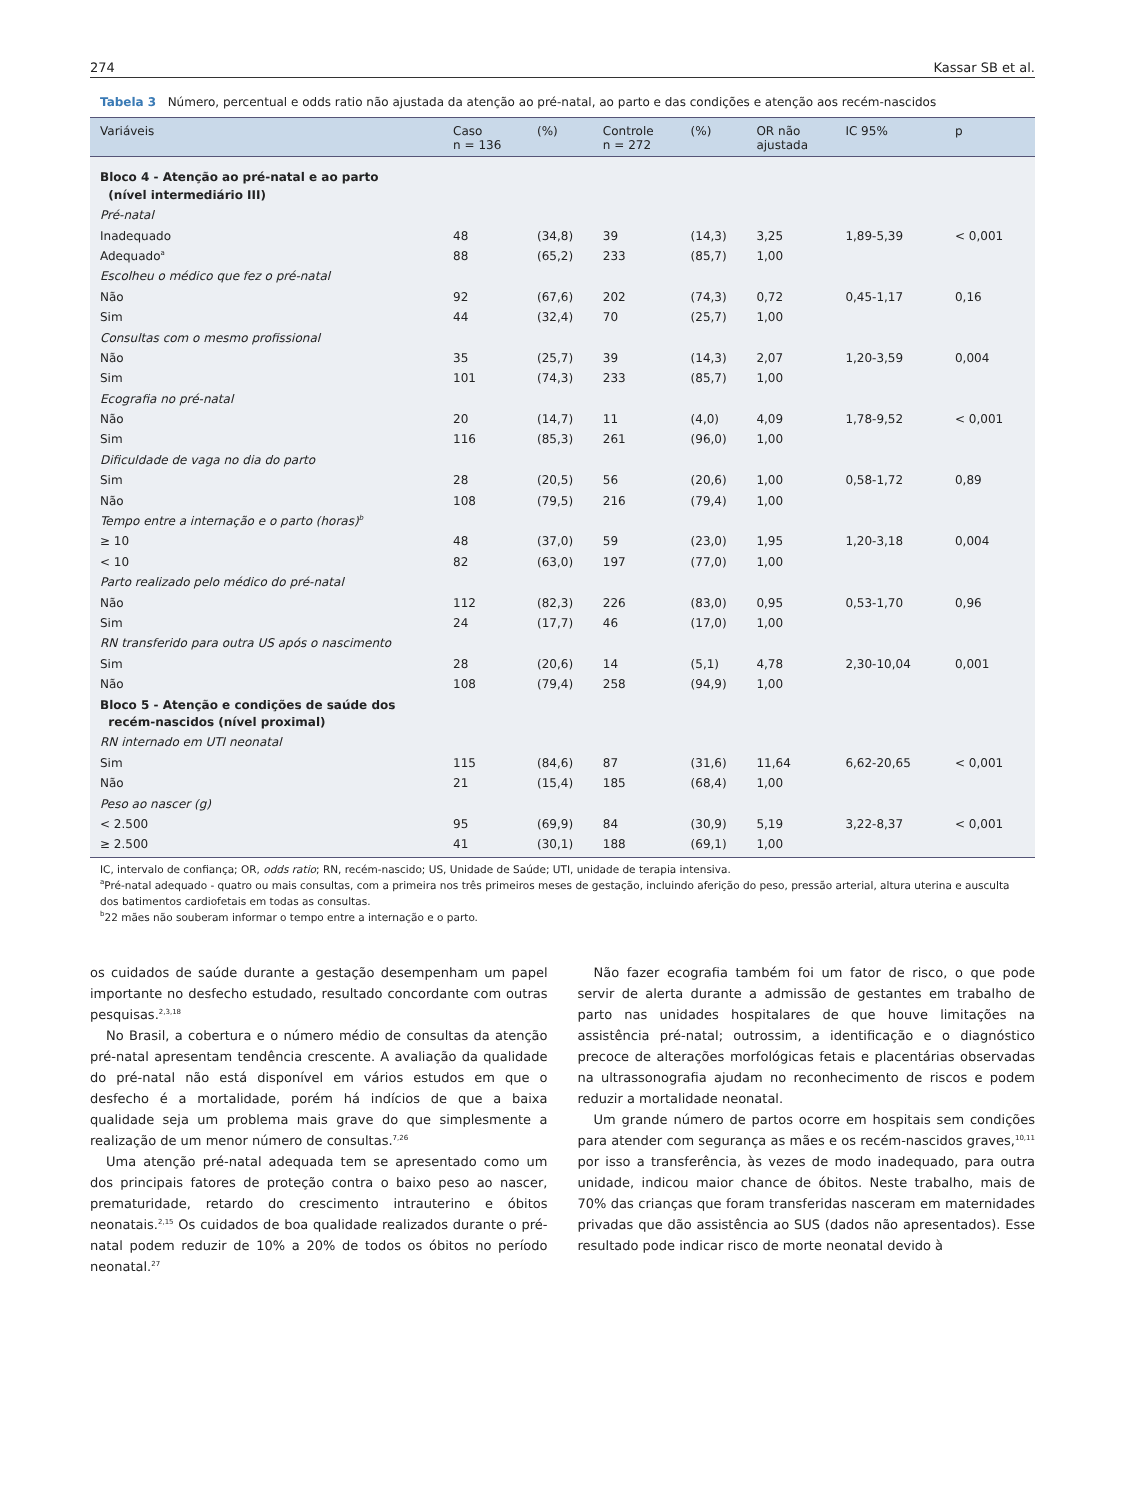274 Kassar SB et al.
Tabela 3 Número, percentual e odds ratio não ajustada da atenção ao pré-natal, ao parto e das condições e atenção aos recém-nascidos
| Variáveis | Caso n = 136 | (%) | Controle n = 272 | (%) | OR não ajustada | IC 95% | p |
| --- | --- | --- | --- | --- | --- | --- | --- |
| Bloco 4 - Atenção ao pré-natal e ao parto (nível intermediário III) | | | | | | | |
| Pré-natal | | | | | | | |
| Inadequado | 48 | (34,8) | 39 | (14,3) | 3,25 | 1,89-5,39 | < 0,001 |
| Adequado<sup>a</sup> | 88 | (65,2) | 233 | (85,7) | 1,00 | | |
| Escolheu o médico que fez o pré-natal | | | | | | | |
| Não | 92 | (67,6) | 202 | (74,3) | 0,72 | 0,45-1,17 | 0,16 |
| Sim | 44 | (32,4) | 70 | (25,7) | 1,00 | | |
| Consultas com o mesmo profissional | | | | | | | |
| Não | 35 | (25,7) | 39 | (14,3) | 2,07 | 1,20-3,59 | 0,004 |
| Sim | 101 | (74,3) | 233 | (85,7) | 1,00 | | |
| Ecografia no pré-natal | | | | | | | |
| Não | 20 | (14,7) | 11 | (4,0) | 4,09 | 1,78-9,52 | < 0,001 |
| Sim | 116 | (85,3) | 261 | (96,0) | 1,00 | | |
| Dificuldade de vaga no dia do parto | | | | | | | |
| Sim | 28 | (20,5) | 56 | (20,6) | 1,00 | 0,58-1,72 | 0,89 |
| Não | 108 | (79,5) | 216 | (79,4) | 1,00 | | |
| Tempo entre a internação e o parto (horas)<sup>b</sup> | | | | | | | |
| ≥ 10 | 48 | (37,0) | 59 | (23,0) | 1,95 | 1,20-3,18 | 0,004 |
| < 10 | 82 | (63,0) | 197 | (77,0) | 1,00 | | |
| Parto realizado pelo médico do pré-natal | | | | | | | |
| Não | 112 | (82,3) | 226 | (83,0) | 0,95 | 0,53-1,70 | 0,96 |
| Sim | 24 | (17,7) | 46 | (17,0) | 1,00 | | |
| RN transferido para outra US após o nascimento | | | | | | | |
| Sim | 28 | (20,6) | 14 | (5,1) | 4,78 | 2,30-10,04 | 0,001 |
| Não | 108 | (79,4) | 258 | (94,9) | 1,00 | | |
| Bloco 5 - Atenção e condições de saúde dos recém-nascidos (nível proximal) | | | | | | | |
| RN internado em UTI neonatal | | | | | | | |
| Sim | 115 | (84,6) | 87 | (31,6) | 11,64 | 6,62-20,65 | < 0,001 |
| Não | 21 | (15,4) | 185 | (68,4) | 1,00 | | |
| Peso ao nascer (g) | | | | | | | |
| < 2.500 | 95 | (69,9) | 84 | (30,9) | 5,19 | 3,22-8,37 | < 0,001 |
| ≥ 2.500 | 41 | (30,1) | 188 | (69,1) | 1,00 | | |
IC, intervalo de confiança; OR, odds ratio; RN, recém-nascido; US, Unidade de Saúde; UTI, unidade de terapia intensiva.
<sup>a</sup> Pré-natal adequado - quatro ou mais consultas, com a primeira nos três primeiros meses de gestação, incluindo aferição do peso, pressão arterial, altura uterina e ausculta dos batimentos cardiofetais em todas as consultas.
<sup>b</sup> 22 mães não souberam informar o tempo entre a internação e o parto.
os cuidados de saúde durante a gestação desempenham um papel importante no desfecho estudado, resultado concordante com outras pesquisas.<sup>2,3,18</sup>
No Brasil, a cobertura e o número médio de consultas da atenção pré-natal apresentam tendência crescente. A avaliação da qualidade do pré-natal não está disponível em vários estudos em que o desfecho é a mortalidade, porém há indícios de que a baixa qualidade seja um problema mais grave do que simplesmente a realização de um menor número de consultas.<sup>7,26</sup>
Uma atenção pré-natal adequada tem se apresentado como um dos principais fatores de proteção contra o baixo peso ao nascer, prematuridade, retardo do crescimento intrauterino e óbitos neonatais.<sup>2,15</sup> Os cuidados de boa qualidade realizados durante o pré-natal podem reduzir de 10% a 20% de todos os óbitos no período neonatal.<sup>27</sup>
Não fazer ecografia também foi um fator de risco, o que pode servir de alerta durante a admissão de gestantes em trabalho de parto nas unidades hospitalares de que houve limitações na assistência pré-natal; outrossim, a identificação e o diagnóstico precoce de alterações morfológicas fetais e placentárias observadas na ultrassonografia ajudam no reconhecimento de riscos e podem reduzir a mortalidade neonatal.
Um grande número de partos ocorre em hospitais sem condições para atender com segurança as mães e os recém-nascidos graves,<sup>10,11</sup> por isso a transferência, às vezes de modo inadequado, para outra unidade, indicou maior chance de óbitos. Neste trabalho, mais de 70% das crianças que foram transferidas nasceram em maternidades privadas que dão assistência ao SUS (dados não apresentados). Esse resultado pode indicar risco de morte neonatal devido à